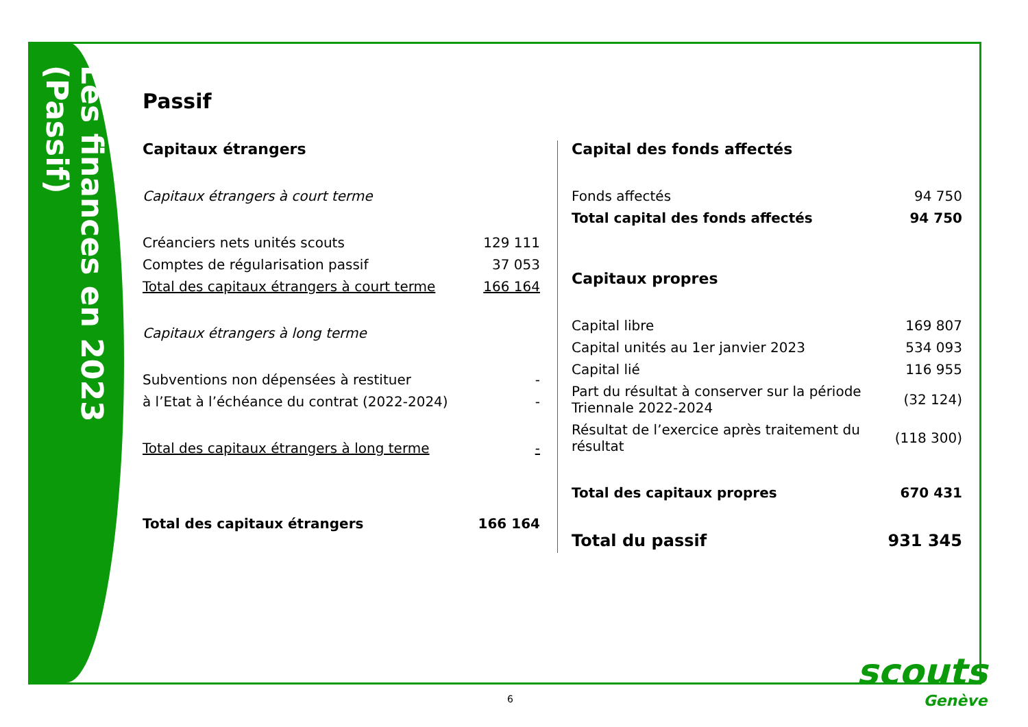Les finances en 2023 (Passif)
Passif
Capitaux étrangers
| Capitaux étrangers à court terme | |
| Créanciers nets unités scouts | 129 111 |
| Comptes de régularisation passif | 37 053 |
| Total des capitaux étrangers à court terme | 166 164 |
| Capitaux étrangers à long terme | |
| Subventions non dépensées à restituer | - |
| à l’Etat à l’échéance du contrat (2022-2024) | - |
| Total des capitaux étrangers à long terme | - |
| Total des capitaux étrangers | 166 164 |
Capital des fonds affectés
| Fonds affectés | 94 750 |
| Total capital des fonds affectés | 94 750 |
Capitaux propres
| Capital libre | 169 807 |
| Capital unités au 1er janvier 2023 | 534 093 |
| Capital lié | 116 955 |
| Part du résultat à conserver sur la période Triennale 2022-2024 | (32 124) |
| Résultat de l’exercice après traitement du résultat | (118 300) |
| Total des capitaux propres | 670 431 |
| Total du passif | 931 345 |
6
scouts
Genève